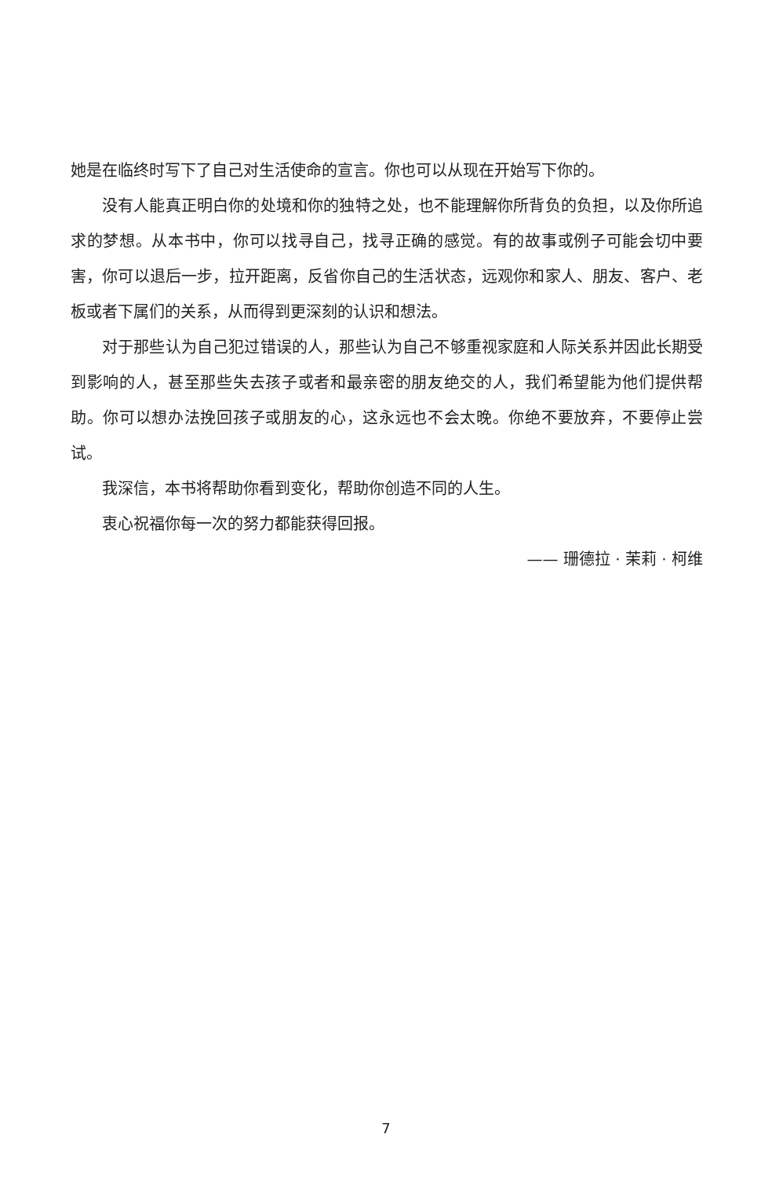她是在临终时写下了自己对生活使命的宣言。你也可以从现在开始写下你的。
没有人能真正明白你的处境和你的独特之处，也不能理解你所背负的负担，以及你所追求的梦想。从本书中，你可以找寻自己，找寻正确的感觉。有的故事或例子可能会切中要害，你可以退后一步，拉开距离，反省你自己的生活状态，远观你和家人、朋友、客户、老板或者下属们的关系，从而得到更深刻的认识和想法。
对于那些认为自己犯过错误的人，那些认为自己不够重视家庭和人际关系并因此长期受到影响的人，甚至那些失去孩子或者和最亲密的朋友绝交的人，我们希望能为他们提供帮助。你可以想办法挽回孩子或朋友的心，这永远也不会太晚。你绝不要放弃，不要停止尝试。
我深信，本书将帮助你看到变化，帮助你创造不同的人生。
衷心祝福你每一次的努力都能获得回报。
—— 珊德拉 · 茉莉 · 柯维
7